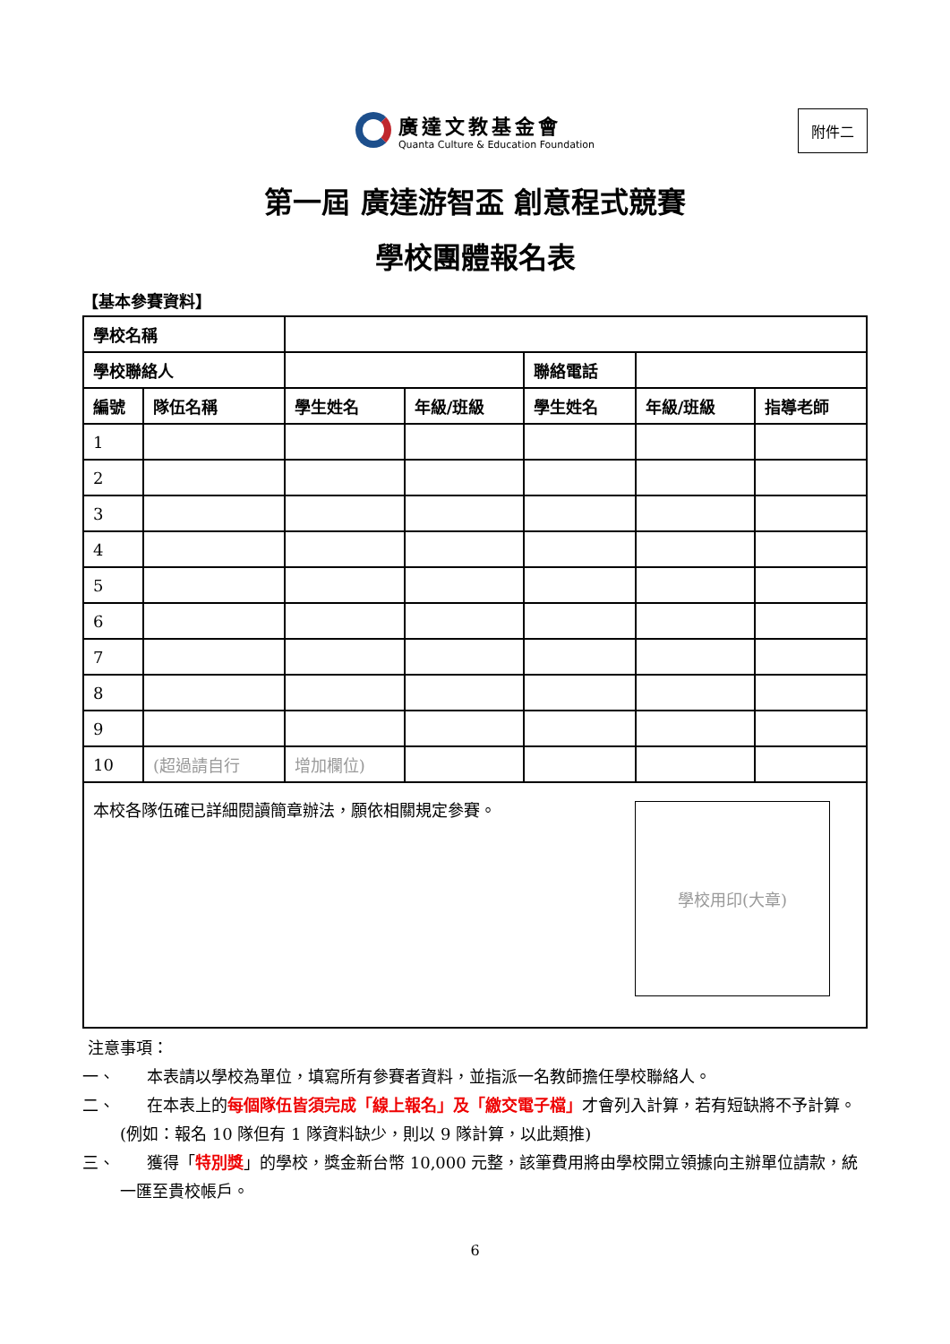廣達文教基金會
Quanta Culture & Education Foundation
附件二
第一屆 廣達游智盃 創意程式競賽
學校團體報名表
【基本參賽資料】
| 學校名稱 | | | | | | |
| 學校聯絡人 | | | | 聯絡電話 | | |
| 編號 | 隊伍名稱 | 學生姓名 | 年級/班級 | 學生姓名 | 年級/班級 | 指導老師 |
| 1 | | | | | | |
| 2 | | | | | | |
| 3 | | | | | | |
| 4 | | | | | | |
| 5 | | | | | | |
| 6 | | | | | | |
| 7 | | | | | | |
| 8 | | | | | | |
| 9 | | | | | | |
| 10 | (超過請自行 | 增加欄位) | | | | |
| 學校用印(大章) 本校各隊伍確已詳細閱讀簡章辦法，願依相關規定參賽。 | | | | | | |
注意事項：
一、　　本表請以學校為單位，填寫所有參賽者資料，並指派一名教師擔任學校聯絡人。
二、　　在本表上的每個隊伍皆須完成「線上報名」及「繳交電子檔」才會列入計算，若有短缺將不予計算。(例如：報名 10 隊但有 1 隊資料缺少，則以 9 隊計算，以此類推)
三、　　獲得「特別獎」的學校，獎金新台幣 10,000 元整，該筆費用將由學校開立領據向主辦單位請款，統一匯至貴校帳戶。
6